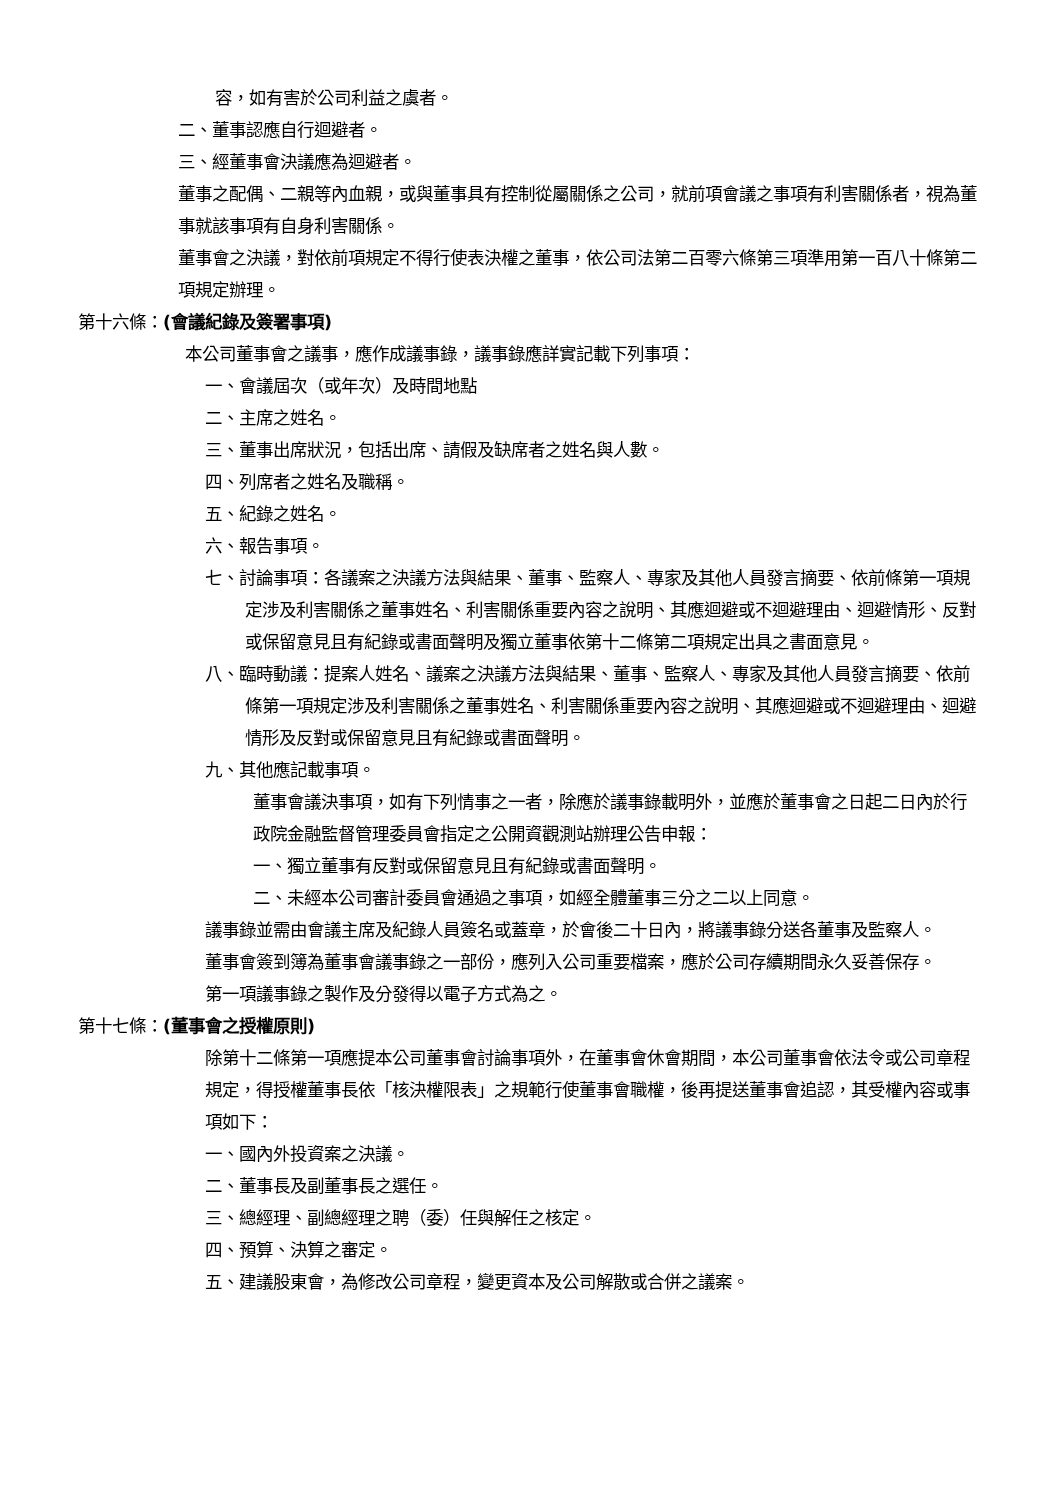容，如有害於公司利益之虞者。
二、董事認應自行迴避者。
三、經董事會決議應為迴避者。
董事之配偶、二親等內血親，或與董事具有控制從屬關係之公司，就前項會議之事項有利害關係者，視為董事就該事項有自身利害關係。
董事會之決議，對依前項規定不得行使表決權之董事，依公司法第二百零六條第三項準用第一百八十條第二項規定辦理。
第十六條：(會議紀錄及簽署事項)
本公司董事會之議事，應作成議事錄，議事錄應詳實記載下列事項：
一、會議屆次（或年次）及時間地點
二、主席之姓名。
三、董事出席狀況，包括出席、請假及缺席者之姓名與人數。
四、列席者之姓名及職稱。
五、紀錄之姓名。
六、報告事項。
七、討論事項：各議案之決議方法與結果、董事、監察人、專家及其他人員發言摘要、依前條第一項規定涉及利害關係之董事姓名、利害關係重要內容之說明、其應迴避或不迴避理由、迴避情形、反對或保留意見且有紀錄或書面聲明及獨立董事依第十二條第二項規定出具之書面意見。
八、臨時動議：提案人姓名、議案之決議方法與結果、董事、監察人、專家及其他人員發言摘要、依前條第一項規定涉及利害關係之董事姓名、利害關係重要內容之說明、其應迴避或不迴避理由、迴避情形及反對或保留意見且有紀錄或書面聲明。
九、其他應記載事項。
董事會議決事項，如有下列情事之一者，除應於議事錄載明外，並應於董事會之日起二日內於行政院金融監督管理委員會指定之公開資觀測站辦理公告申報：
一、獨立董事有反對或保留意見且有紀錄或書面聲明。
二、未經本公司審計委員會通過之事項，如經全體董事三分之二以上同意。
議事錄並需由會議主席及紀錄人員簽名或蓋章，於會後二十日內，將議事錄分送各董事及監察人。
董事會簽到簿為董事會議事錄之一部份，應列入公司重要檔案，應於公司存續期間永久妥善保存。
第一項議事錄之製作及分發得以電子方式為之。
第十七條：(董事會之授權原則)
除第十二條第一項應提本公司董事會討論事項外，在董事會休會期間，本公司董事會依法令或公司章程規定，得授權董事長依「核決權限表」之規範行使董事會職權，後再提送董事會追認，其受權內容或事項如下：
一、國內外投資案之決議。
二、董事長及副董事長之選任。
三、總經理、副總經理之聘（委）任與解任之核定。
四、預算、決算之審定。
五、建議股東會，為修改公司章程，變更資本及公司解散或合併之議案。